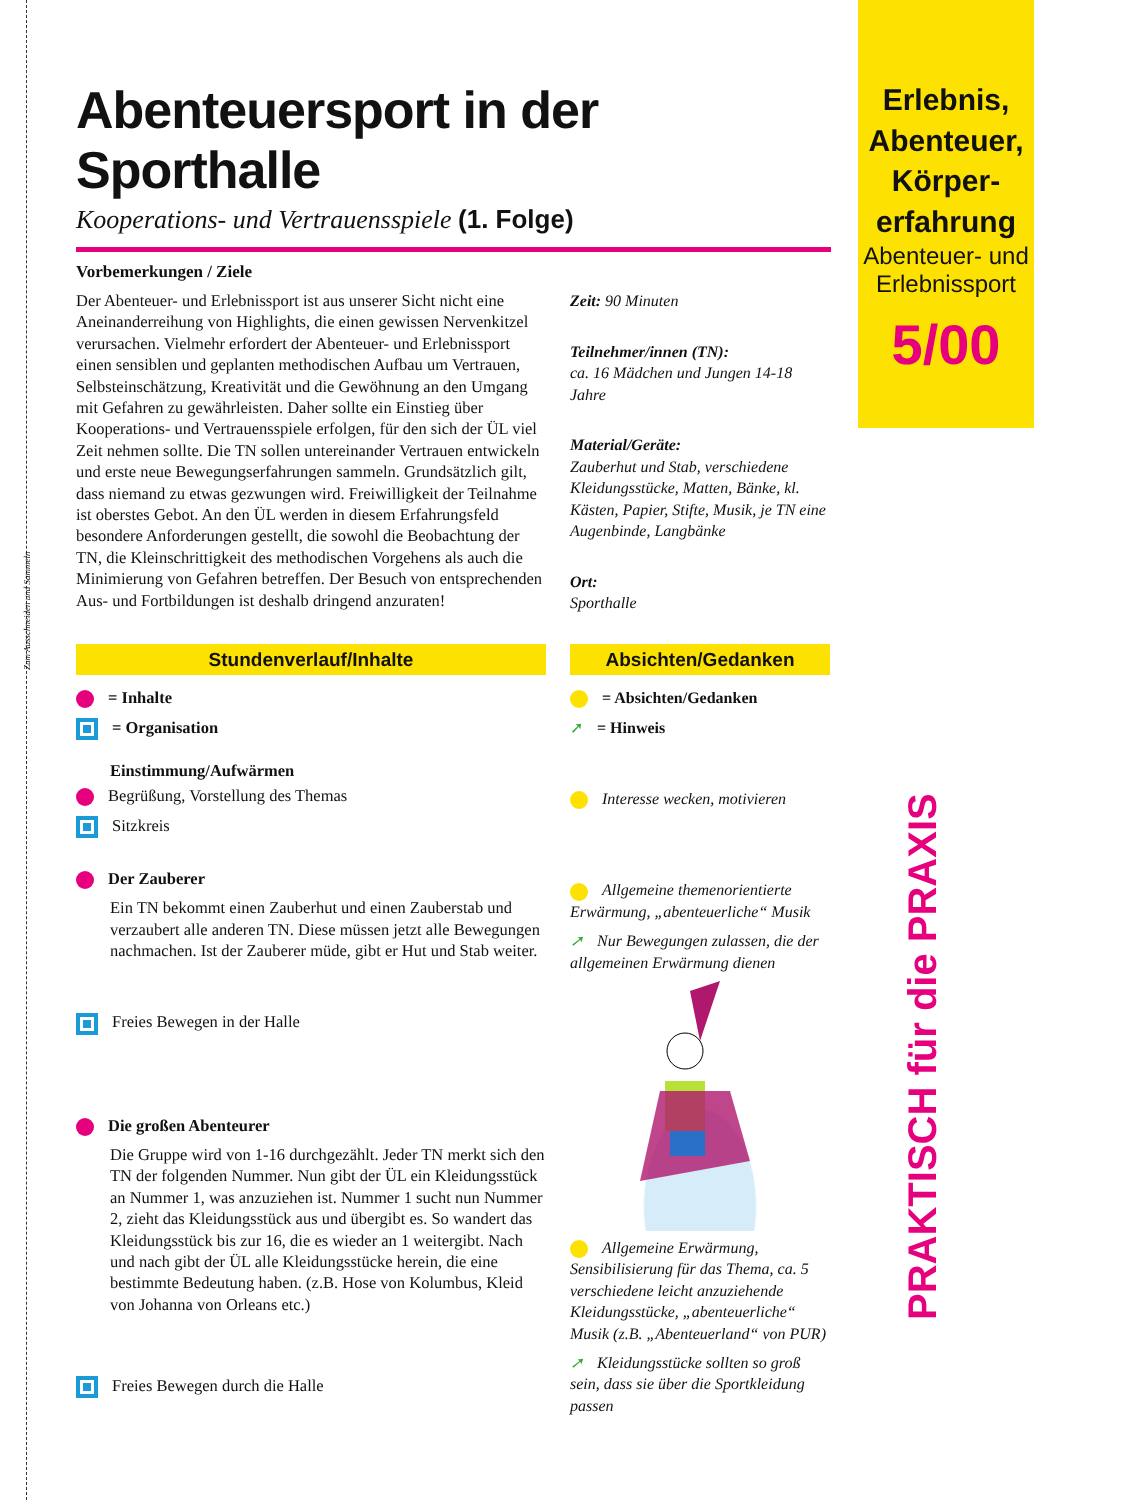Erlebnis,
Abenteuer,
Körper-
erfahrung
Abenteuer- und
Erlebnissport
5/00
Zum Ausschneiden und Sammeln
PRAKTISCH für die PRAXIS
Abenteuersport in der Sporthalle
Kooperations- und Vertrauensspiele (1. Folge)
Vorbemerkungen / Ziele
Der Abenteuer- und Erlebnissport ist aus unserer Sicht nicht eine Aneinanderreihung von Highlights, die einen gewissen Nervenkitzel verursachen. Vielmehr erfordert der Abenteuer- und Erlebnissport einen sensiblen und geplanten methodischen Aufbau um Vertrauen, Selbsteinschätzung, Kreativität und die Gewöhnung an den Umgang mit Gefahren zu gewährleisten. Daher sollte ein Einstieg über Kooperations- und Vertrauensspiele erfolgen, für den sich der ÜL viel Zeit nehmen sollte. Die TN sollen untereinander Vertrauen entwickeln und erste neue Bewegungserfahrungen sammeln. Grundsätzlich gilt, dass niemand zu etwas gezwungen wird. Freiwilligkeit der Teilnahme ist oberstes Gebot. An den ÜL werden in diesem Erfahrungsfeld besondere Anforderungen gestellt, die sowohl die Beobachtung der TN, die Kleinschrittigkeit des methodischen Vorgehens als auch die Minimierung von Gefahren betreffen. Der Besuch von entsprechenden Aus- und Fortbildungen ist deshalb dringend anzuraten!
Zeit: 90 Minuten
Teilnehmer/innen (TN):
ca. 16 Mädchen und Jungen 14-18 Jahre
Material/Geräte:
Zauberhut und Stab, verschiedene Kleidungsstücke, Matten, Bänke, kl. Kästen, Papier, Stifte, Musik, je TN eine Augenbinde, Langbänke
Ort:
Sporthalle
Stundenverlauf/Inhalte
= Inhalte
= Organisation
Einstimmung/Aufwärmen
Begrüßung, Vorstellung des Themas
Sitzkreis
Der Zauberer
Ein TN bekommt einen Zauberhut und einen Zauberstab und verzaubert alle anderen TN. Diese müssen jetzt alle Bewegungen nachmachen. Ist der Zauberer müde, gibt er Hut und Stab weiter.
Freies Bewegen in der Halle
Die großen Abenteurer
Die Gruppe wird von 1-16 durchgezählt. Jeder TN merkt sich den TN der folgenden Nummer. Nun gibt der ÜL ein Kleidungsstück an Nummer 1, was anzuziehen ist. Nummer 1 sucht nun Nummer 2, zieht das Kleidungsstück aus und übergibt es. So wandert das Kleidungsstück bis zur 16, die es wieder an 1 weitergibt. Nach und nach gibt der ÜL alle Kleidungsstücke herein, die eine bestimmte Bedeutung haben. (z.B. Hose von Kolumbus, Kleid von Johanna von Orleans etc.)
Freies Bewegen durch die Halle
Absichten/Gedanken
= Absichten/Gedanken
➚ = Hinweis
Interesse wecken, motivieren
Allgemeine themenorientierte Erwärmung, „abenteuerliche“ Musik
➚ Nur Bewegungen zulassen, die der allgemeinen Erwärmung dienen
Allgemeine Erwärmung, Sensibilisierung für das Thema, ca. 5 verschiedene leicht anzuziehende Kleidungsstücke, „abenteuerliche“ Musik (z.B. „Abenteuerland“ von PUR)
➚ Kleidungsstücke sollten so groß sein, dass sie über die Sportkleidung passen